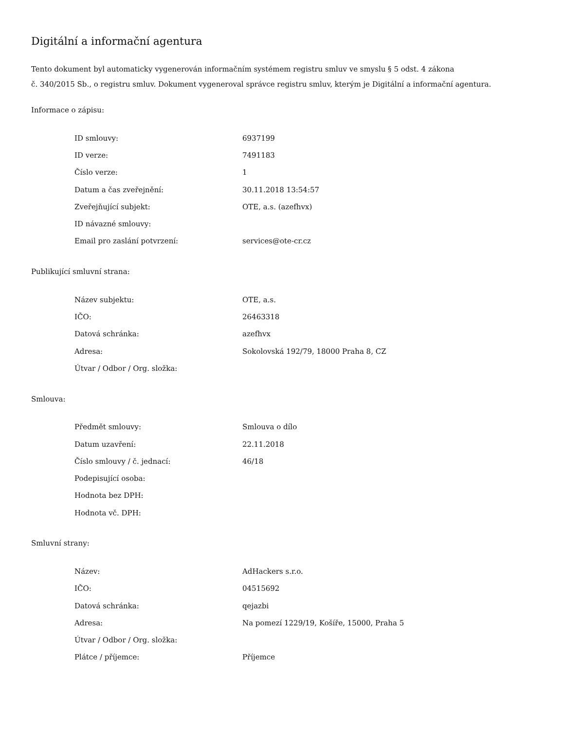Digitální a informační agentura
Tento dokument byl automaticky vygenerován informačním systémem registru smluv ve smyslu § 5 odst. 4 zákona
č. 340/2015 Sb., o registru smluv. Dokument vygeneroval správce registru smluv, kterým je Digitální a informační agentura.
Informace o zápisu:
| ID smlouvy: | 6937199 |
| ID verze: | 7491183 |
| Číslo verze: | 1 |
| Datum a čas zveřejnění: | 30.11.2018 13:54:57 |
| Zveřejňující subjekt: | OTE, a.s. (azefhvx) |
| ID návazné smlouvy: | |
| Email pro zaslání potvrzení: | services@ote-cr.cz |
Publikující smluvní strana:
| Název subjektu: | OTE, a.s. |
| IČO: | 26463318 |
| Datová schránka: | azefhvx |
| Adresa: | Sokolovská 192/79, 18000 Praha 8, CZ |
| Útvar / Odbor / Org. složka: | |
Smlouva:
| Předmět smlouvy: | Smlouva o dílo |
| Datum uzavření: | 22.11.2018 |
| Číslo smlouvy / č. jednací: | 46/18 |
| Podepisující osoba: | |
| Hodnota bez DPH: | |
| Hodnota vč. DPH: | |
Smluvní strany:
| Název: | AdHackers s.r.o. |
| IČO: | 04515692 |
| Datová schránka: | qejazbi |
| Adresa: | Na pomezí 1229/19, Košíře, 15000, Praha 5 |
| Útvar / Odbor / Org. složka: | |
| Plátce / příjemce: | Příjemce |